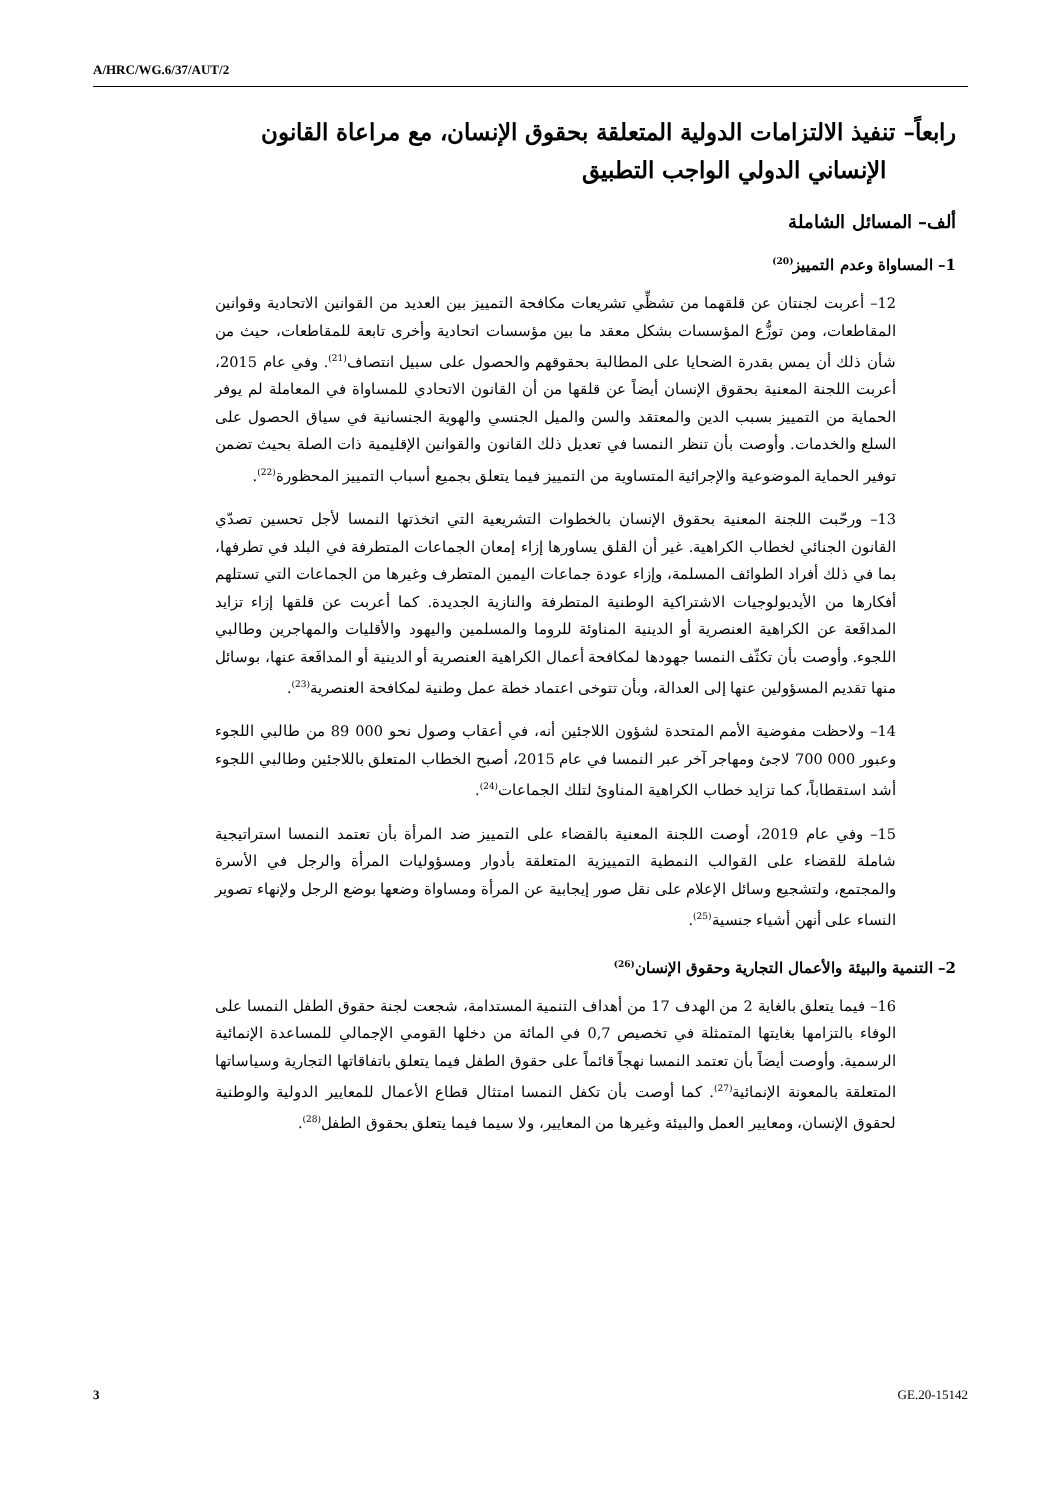A/HRC/WG.6/37/AUT/2
رابعاً– تنفيذ الالتزامات الدولية المتعلقة بحقوق الإنسان، مع مراعاة القانون الإنساني الدولي الواجب التطبيق
ألف– المسائل الشاملة
1– المساواة وعدم التمييز<sup>(20)</sup>
12– أعربت لجنتان عن قلقهما من تشظِّي تشريعات مكافحة التمييز بين العديد من القوانين الاتحادية وقوانين المقاطعات، ومن توزُّع المؤسسات بشكل معقد ما بين مؤسسات اتحادية وأخرى تابعة للمقاطعات، حيث من شأن ذلك أن يمس بقدرة الضحايا على المطالبة بحقوقهم والحصول على سبيل انتصاف<sup>(21)</sup>. وفي عام 2015، أعربت اللجنة المعنية بحقوق الإنسان أيضاً عن قلقها من أن القانون الاتحادي للمساواة في المعاملة لم يوفر الحماية من التمييز بسبب الدين والمعتقد والسن والميل الجنسي والهوية الجنسانية في سياق الحصول على السلع والخدمات. وأوصت بأن تنظر النمسا في تعديل ذلك القانون والقوانين الإقليمية ذات الصلة بحيث تضمن توفير الحماية الموضوعية والإجرائية المتساوية من التمييز فيما يتعلق بجميع أسباب التمييز المحظورة<sup>(22)</sup>.
13– ورحّبت اللجنة المعنية بحقوق الإنسان بالخطوات التشريعية التي اتخذتها النمسا لأجل تحسين تصدّي القانون الجنائي لخطاب الكراهية. غير أن القلق يساورها إزاء إمعان الجماعات المتطرفة في البلد في تطرفها، بما في ذلك أفراد الطوائف المسلمة، وإزاء عودة جماعات اليمين المتطرف وغيرها من الجماعات التي تستلهم أفكارها من الأيديولوجيات الاشتراكية الوطنية المتطرفة والنازية الجديدة. كما أعربت عن قلقها إزاء تزايد المدافَعة عن الكراهية العنصرية أو الدينية المناوئة للروما والمسلمين واليهود والأقليات والمهاجرين وطالبي اللجوء. وأوصت بأن تكثّف النمسا جهودها لمكافحة أعمال الكراهية العنصرية أو الدينية أو المدافَعة عنها، بوسائل منها تقديم المسؤولين عنها إلى العدالة، وبأن تتوخى اعتماد خطة عمل وطنية لمكافحة العنصرية<sup>(23)</sup>.
14– ولاحظت مفوضية الأمم المتحدة لشؤون اللاجئين أنه، في أعقاب وصول نحو 000 89 من طالبي اللجوء وعبور 000 700 لاجئ ومهاجر آخر عبر النمسا في عام 2015، أصبح الخطاب المتعلق باللاجئين وطالبي اللجوء أشد استقطاباً، كما تزايد خطاب الكراهية المناوئ لتلك الجماعات<sup>(24)</sup>.
15– وفي عام 2019، أوصت اللجنة المعنية بالقضاء على التمييز ضد المرأة بأن تعتمد النمسا استراتيجية شاملة للقضاء على القوالب النمطية التمييزية المتعلقة بأدوار ومسؤوليات المرأة والرجل في الأسرة والمجتمع، ولتشجيع وسائل الإعلام على نقل صور إيجابية عن المرأة ومساواة وضعها بوضع الرجل ولإنهاء تصوير النساء على أنهن أشياء جنسية<sup>(25)</sup>.
2– التنمية والبيئة والأعمال التجارية وحقوق الإنسان<sup>(26)</sup>
16– فيما يتعلق بالغاية 2 من الهدف 17 من أهداف التنمية المستدامة، شجعت لجنة حقوق الطفل النمسا على الوفاء بالتزامها بغايتها المتمثلة في تخصيص 0,7 في المائة من دخلها القومي الإجمالي للمساعدة الإنمائية الرسمية. وأوصت أيضاً بأن تعتمد النمسا نهجاً قائماً على حقوق الطفل فيما يتعلق باتفاقاتها التجارية وسياساتها المتعلقة بالمعونة الإنمائية<sup>(27)</sup>. كما أوصت بأن تكفل النمسا امتثال قطاع الأعمال للمعايير الدولية والوطنية لحقوق الإنسان، ومعايير العمل والبيئة وغيرها من المعايير، ولا سيما فيما يتعلق بحقوق الطفل<sup>(28)</sup>.
3 GE.20-15142